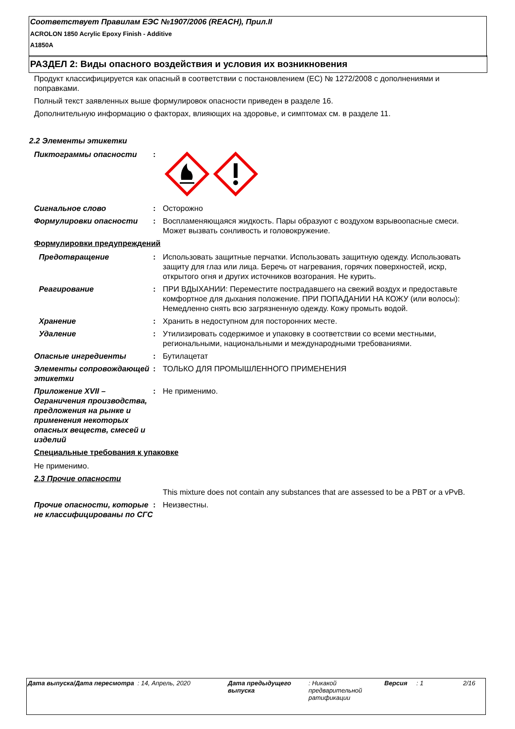Соответствует Правилам ЕЭС №1907/2006 (REACH), Прил.II
ACROLON 1850 Acrylic Epoxy Finish - Additive
A1850A
РАЗДЕЛ 2: Виды опасного воздействия и условия их возникновения
Продукт классифицируется как опасный в соответствии с постановлением (ЕС) № 1272/2008 с дополнениями и поправками.
Полный текст заявленных выше формулировок опасности приведен в разделе 16.
Дополнительную информацию о факторах, влияющих на здоровье, и симптомах см. в разделе 11.
2.2 Элементы этикетки
Пиктограммы опасности :
Сигнальное слово : Осторожно
Формулировки опасности : Воспламеняющаяся жидкость. Пары образуют с воздухом взрывоопасные смеси.
Может вызвать сонливость и головокружение.
Формулировки предупреждений
Предотвращение : Использовать защитные перчатки. Использовать защитную одежду. Использовать защиту для глаз или лица. Беречь от нагревания, горячих поверхностей, искр, открытого огня и других источников возгорания. Не курить.
Реагирование : ПРИ ВДЫХАНИИ: Переместите пострадавшего на свежий воздух и предоставьте комфортное для дыхания положение. ПРИ ПОПАДАНИИ НА КОЖУ (или волосы): Немедленно снять всю загрязненную одежду. Кожу промыть водой.
Хранение : Хранить в недоступном для посторонних месте.
Удаление : Утилизировать содержимое и упаковку в соответствии со всеми местными, региональными, национальными и международными требованиями.
Опасные ингредиенты : Бутилацетат
Элементы сопровождающей этикетки
: ТОЛЬКО ДЛЯ ПРОМЫШЛЕННОГО ПРИМЕНЕНИЯ
Приложение XVII – Ограничения производства, предложения на рынке и применения некоторых опасных веществ, смесей и изделий
: Не применимо.
Специальные требования к упаковке
Не применимо.
2.3 Прочие опасности
This mixture does not contain any substances that are assessed to be a PBT or a vPvB.
Прочие опасности, которые не классифицированы по СГС
: Неизвестны.
Дата выпуска/Дата пересмотра : 14, Апрель, 2020 Дата предыдущего выпуска
: Никакой предварительной ратификации
Версия : 1 2/16